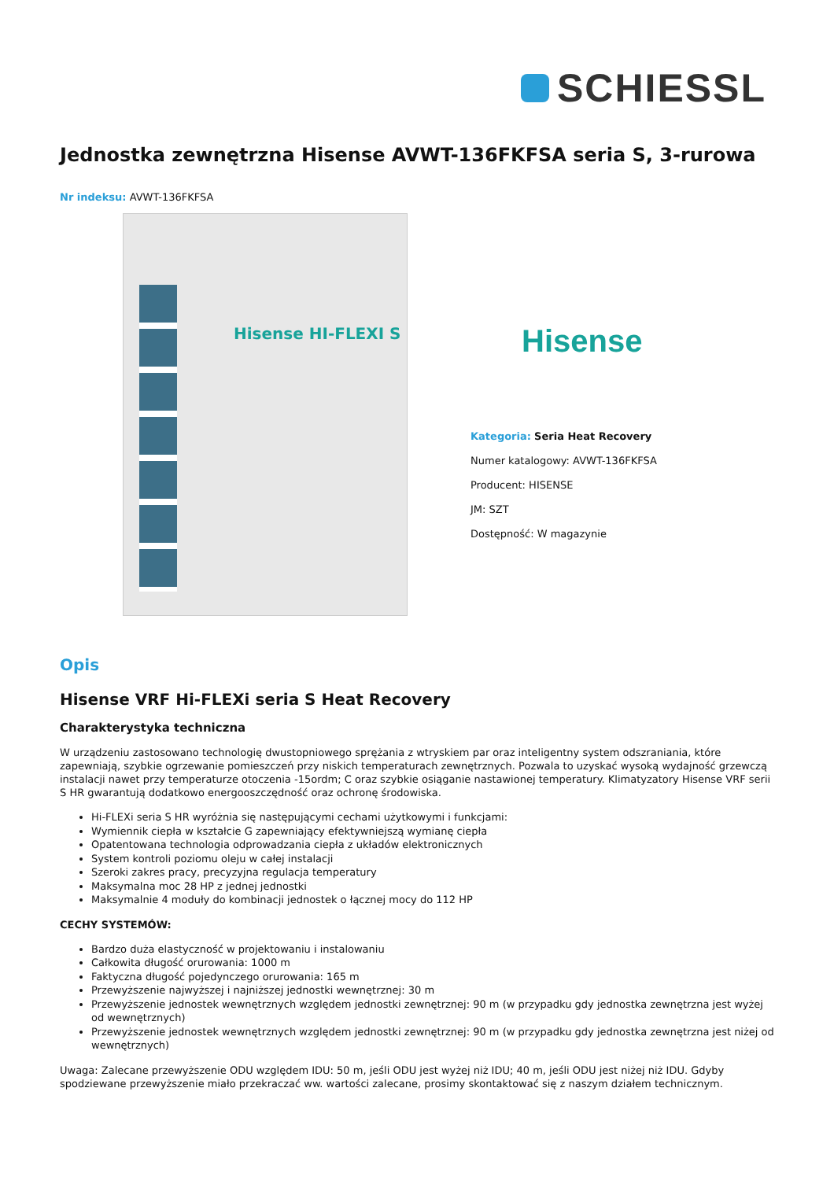SCHIESSL
Jednostka zewnętrzna Hisense AVWT-136FKFSA seria S, 3-rurowa
Nr indeksu: AVWT-136FKFSA
Hisense HI-FLEXI S
Hisense
Kategoria: Seria Heat Recovery
Numer katalogowy: AVWT-136FKFSA
Producent: HISENSE
JM: SZT
Dostępność: W magazynie
Opis
Hisense VRF Hi-FLEXi seria S Heat Recovery
Charakterystyka techniczna
W urządzeniu zastosowano technologię dwustopniowego sprężania z wtryskiem par oraz inteligentny system odszraniania, które zapewniają, szybkie ogrzewanie pomieszczeń przy niskich temperaturach zewnętrznych. Pozwala to uzyskać wysoką wydajność grzewczą instalacji nawet przy temperaturze otoczenia -15ordm; C oraz szybkie osiąganie nastawionej temperatury. Klimatyzatory Hisense VRF serii S HR gwarantują dodatkowo energooszczędność oraz ochronę środowiska.
Hi-FLEXi seria S HR wyróżnia się następującymi cechami użytkowymi i funkcjami:
Wymiennik ciepła w kształcie G zapewniający efektywniejszą wymianę ciepła
Opatentowana technologia odprowadzania ciepła z układów elektronicznych
System kontroli poziomu oleju w całej instalacji
Szeroki zakres pracy, precyzyjna regulacja temperatury
Maksymalna moc 28 HP z jednej jednostki
Maksymalnie 4 moduły do kombinacji jednostek o łącznej mocy do 112 HP
CECHY SYSTEMÓW:
Bardzo duża elastyczność w projektowaniu i instalowaniu
Całkowita długość orurowania: 1000 m
Faktyczna długość pojedynczego orurowania: 165 m
Przewyższenie najwyższej i najniższej jednostki wewnętrznej: 30 m
Przewyższenie jednostek wewnętrznych względem jednostki zewnętrznej: 90 m (w przypadku gdy jednostka zewnętrzna jest wyżej od wewnętrznych)
Przewyższenie jednostek wewnętrznych względem jednostki zewnętrznej: 90 m (w przypadku gdy jednostka zewnętrzna jest niżej od wewnętrznych)
Uwaga: Zalecane przewyższenie ODU względem IDU: 50 m, jeśli ODU jest wyżej niż IDU; 40 m, jeśli ODU jest niżej niż IDU. Gdyby spodziewane przewyższenie miało przekraczać ww. wartości zalecane, prosimy skontaktować się z naszym działem technicznym.